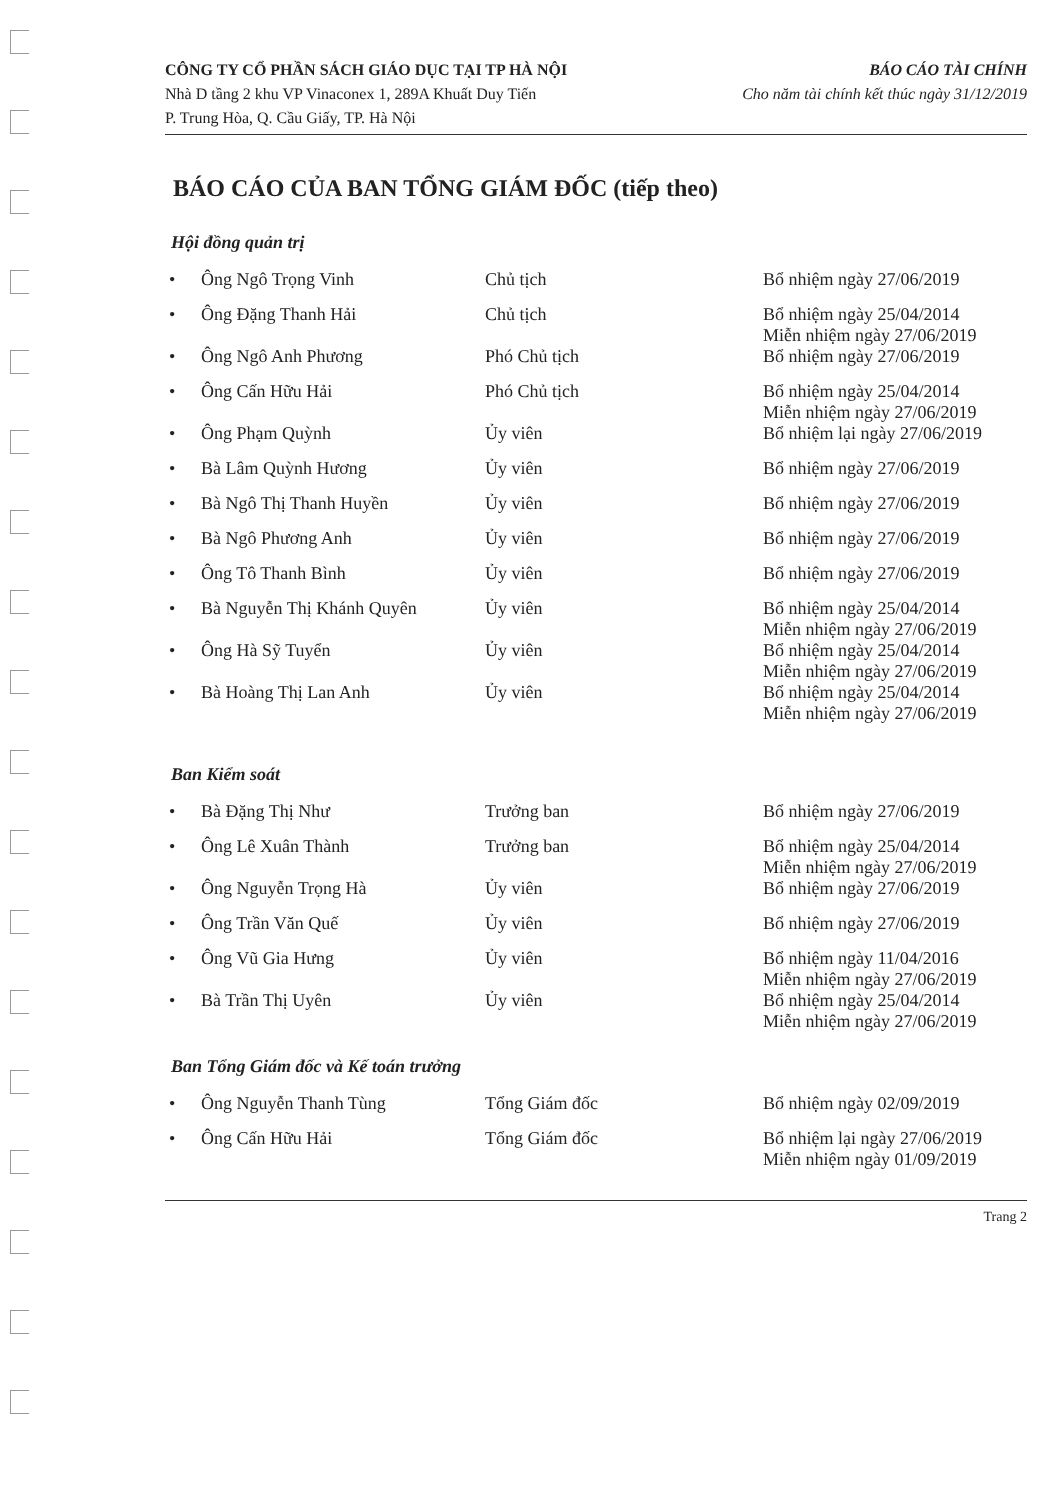CÔNG TY CỔ PHẦN SÁCH GIÁO DỤC TẠI TP HÀ NỘI
Nhà D tầng 2 khu VP Vinaconex 1, 289A Khuất Duy Tiến
P. Trung Hòa, Q. Cầu Giấy, TP. Hà Nội
BÁO CÁO TÀI CHÍNH
Cho năm tài chính kết thúc ngày 31/12/2019
BÁO CÁO CỦA BAN TỔNG GIÁM ĐỐC (tiếp theo)
Hội đồng quản trị
| • | Ông Ngô Trọng Vinh | Chủ tịch | Bổ nhiệm ngày 27/06/2019 |
| • | Ông Đặng Thanh Hải | Chủ tịch | Bổ nhiệm ngày 25/04/2014 Miễn nhiệm ngày 27/06/2019 |
| • | Ông Ngô Anh Phương | Phó Chủ tịch | Bổ nhiệm ngày 27/06/2019 |
| • | Ông Cấn Hữu Hải | Phó Chủ tịch | Bổ nhiệm ngày 25/04/2014 Miễn nhiệm ngày 27/06/2019 |
| • | Ông Phạm Quỳnh | Ủy viên | Bổ nhiệm lại ngày 27/06/2019 |
| • | Bà Lâm Quỳnh Hương | Ủy viên | Bổ nhiệm ngày 27/06/2019 |
| • | Bà Ngô Thị Thanh Huyền | Ủy viên | Bổ nhiệm ngày 27/06/2019 |
| • | Bà Ngô Phương Anh | Ủy viên | Bổ nhiệm ngày 27/06/2019 |
| • | Ông Tô Thanh Bình | Ủy viên | Bổ nhiệm ngày 27/06/2019 |
| • | Bà Nguyễn Thị Khánh Quyên | Ủy viên | Bổ nhiệm ngày 25/04/2014 Miễn nhiệm ngày 27/06/2019 |
| • | Ông Hà Sỹ Tuyển | Ủy viên | Bổ nhiệm ngày 25/04/2014 Miễn nhiệm ngày 27/06/2019 |
| • | Bà Hoàng Thị Lan Anh | Ủy viên | Bổ nhiệm ngày 25/04/2014 Miễn nhiệm ngày 27/06/2019 |
Ban Kiểm soát
| • | Bà Đặng Thị Như | Trưởng ban | Bổ nhiệm ngày 27/06/2019 |
| • | Ông Lê Xuân Thành | Trưởng ban | Bổ nhiệm ngày 25/04/2014 Miễn nhiệm ngày 27/06/2019 |
| • | Ông Nguyễn Trọng Hà | Ủy viên | Bổ nhiệm ngày 27/06/2019 |
| • | Ông Trần Văn Quế | Ủy viên | Bổ nhiệm ngày 27/06/2019 |
| • | Ông Vũ Gia Hưng | Ủy viên | Bổ nhiệm ngày 11/04/2016 Miễn nhiệm ngày 27/06/2019 |
| • | Bà Trần Thị Uyên | Ủy viên | Bổ nhiệm ngày 25/04/2014 Miễn nhiệm ngày 27/06/2019 |
Ban Tổng Giám đốc và Kế toán trưởng
| • | Ông Nguyễn Thanh Tùng | Tổng Giám đốc | Bổ nhiệm ngày 02/09/2019 |
| • | Ông Cấn Hữu Hải | Tổng Giám đốc | Bổ nhiệm lại ngày 27/06/2019 Miễn nhiệm ngày 01/09/2019 |
Trang 2